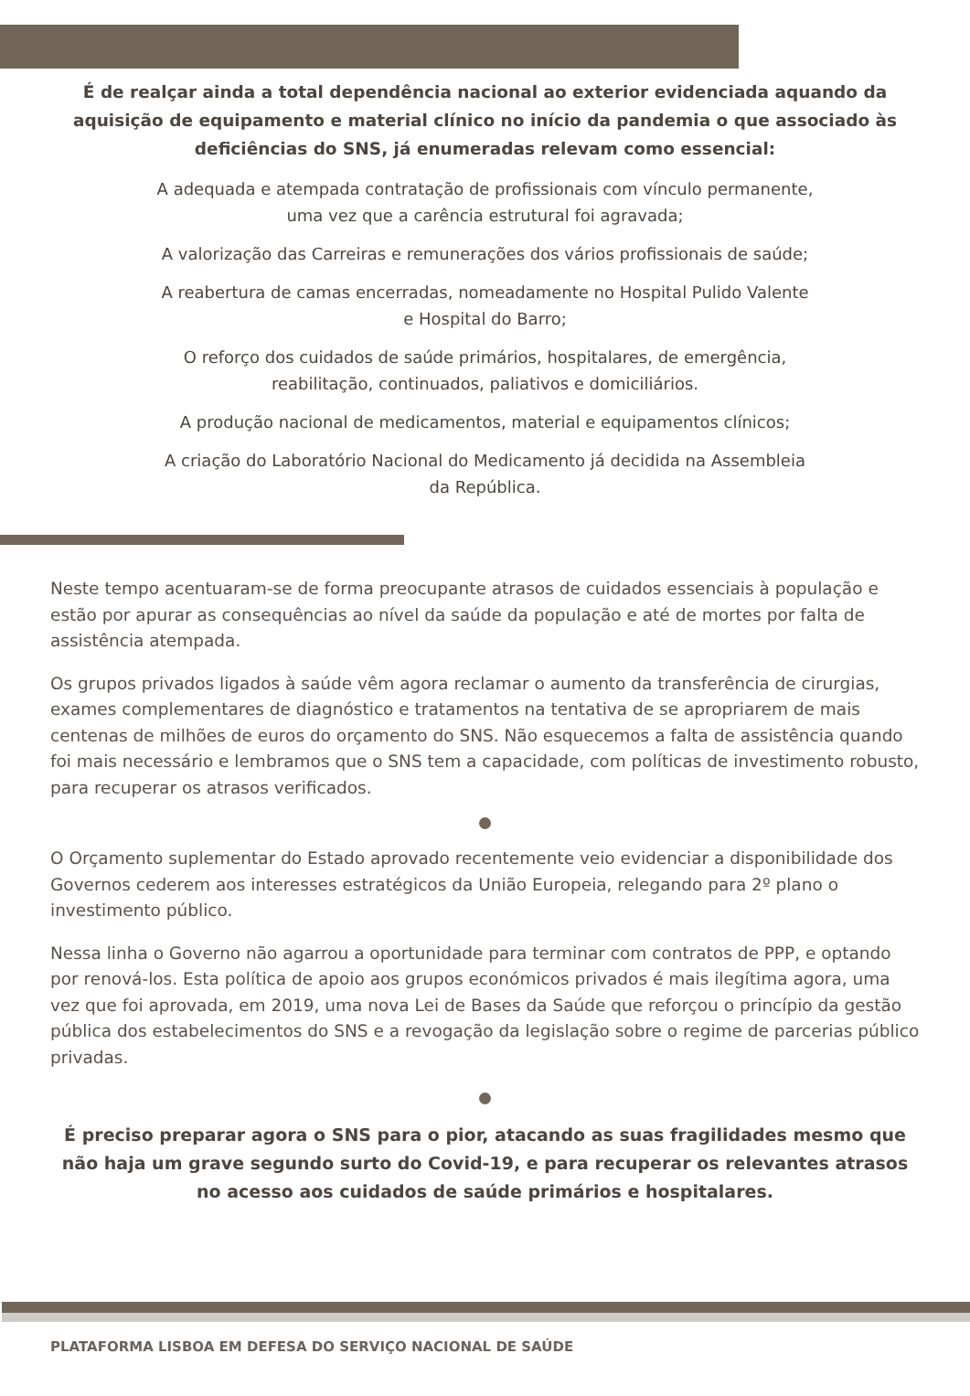É de realçar ainda a total dependência nacional ao exterior evidenciada aquando da aquisição de equipamento e material clínico no início da pandemia o que associado às deficiências do SNS, já enumeradas relevam como essencial:
A adequada e atempada contratação de profissionais com vínculo permanente,
uma vez que a carência estrutural foi agravada;
A valorização das Carreiras e remunerações dos vários profissionais de saúde;
A reabertura de camas encerradas, nomeadamente no Hospital Pulido Valente
e Hospital do Barro;
O reforço dos cuidados de saúde primários, hospitalares, de emergência,
reabilitação, continuados, paliativos e domiciliários.
A produção nacional de medicamentos, material e equipamentos clínicos;
A criação do Laboratório Nacional do Medicamento já decidida na Assembleia
da República.
Neste tempo acentuaram-se de forma preocupante atrasos de cuidados essenciais à população e estão por apurar as consequências ao nível da saúde da população e até de mortes por falta de assistência atempada.
Os grupos privados ligados à saúde vêm agora reclamar o aumento da transferência de cirurgias, exames complementares de diagnóstico e tratamentos na tentativa de se apropriarem de mais centenas de milhões de euros do orçamento do SNS. Não esquecemos a falta de assistência quando foi mais necessário e lembramos que o SNS tem a capacidade, com políticas de investimento robusto, para recuperar os atrasos verificados.
O Orçamento suplementar do Estado aprovado recentemente veio evidenciar a disponibilidade dos Governos cederem aos interesses estratégicos da União Europeia, relegando para 2º plano o investimento público.
Nessa linha o Governo não agarrou a oportunidade para terminar com contratos de PPP, e optando por renová-los. Esta política de apoio aos grupos económicos privados é mais ilegítima agora, uma vez que foi aprovada, em 2019, uma nova Lei de Bases da Saúde que reforçou o princípio da gestão pública dos estabelecimentos do SNS e a revogação da legislação sobre o regime de parcerias público privadas.
É preciso preparar agora o SNS para o pior, atacando as suas fragilidades mesmo que não haja um grave segundo surto do Covid-19, e para recuperar os relevantes atrasos no acesso aos cuidados de saúde primários e hospitalares.
PLATAFORMA LISBOA EM DEFESA DO SERVIÇO NACIONAL DE SAÚDE